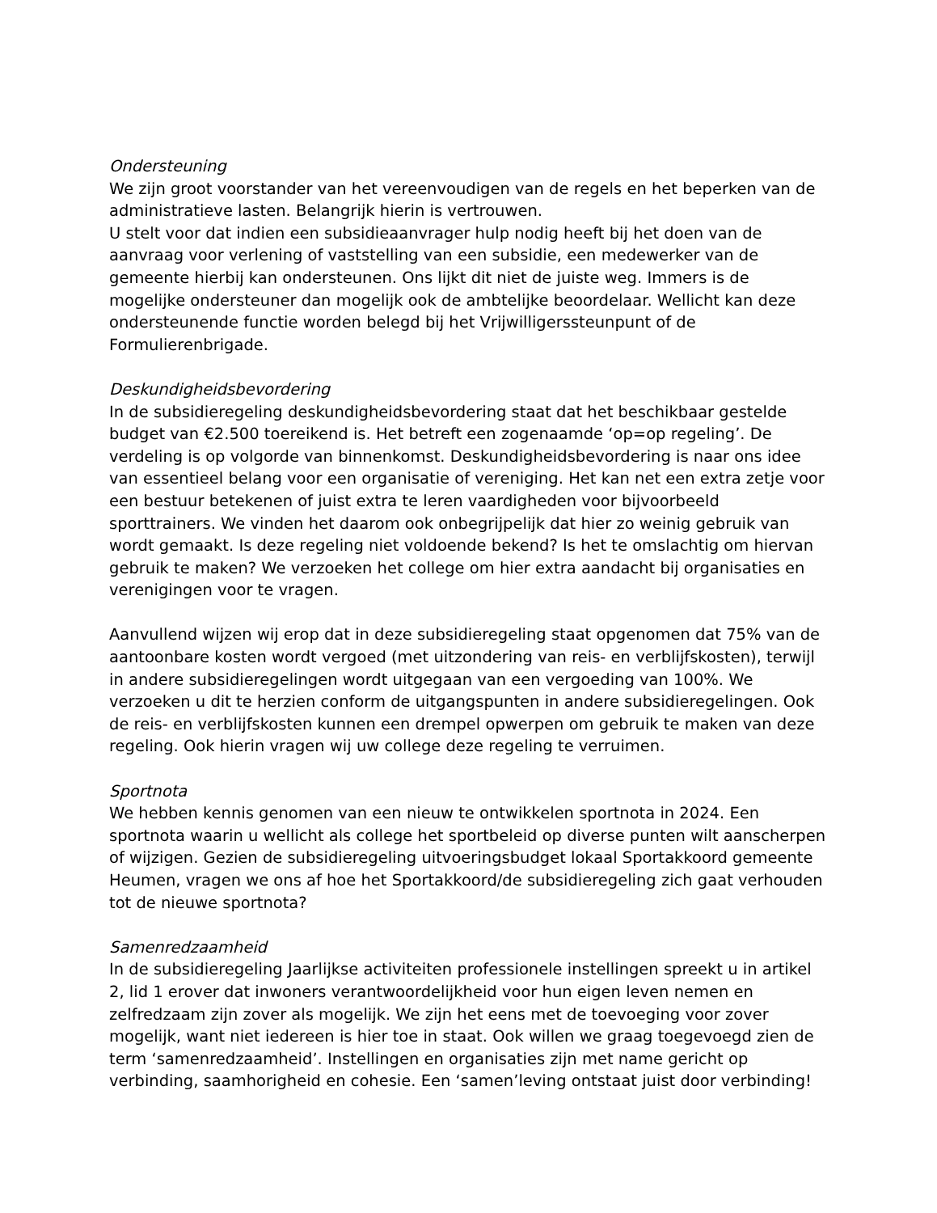Ondersteuning
We zijn groot voorstander van het vereenvoudigen van de regels en het beperken van de administratieve lasten. Belangrijk hierin is vertrouwen.
U stelt voor dat indien een subsidieaanvrager hulp nodig heeft bij het doen van de aanvraag voor verlening of vaststelling van een subsidie, een medewerker van de gemeente hierbij kan ondersteunen. Ons lijkt dit niet de juiste weg. Immers is de mogelijke ondersteuner dan mogelijk ook de ambtelijke beoordelaar. Wellicht kan deze ondersteunende functie worden belegd bij het Vrijwilligerssteunpunt of de Formulierenbrigade.
Deskundigheidsbevordering
In de subsidieregeling deskundigheidsbevordering staat dat het beschikbaar gestelde budget van €2.500 toereikend is. Het betreft een zogenaamde ‘op=op regeling’. De verdeling is op volgorde van binnenkomst. Deskundigheidsbevordering is naar ons idee van essentieel belang voor een organisatie of vereniging. Het kan net een extra zetje voor een bestuur betekenen of juist extra te leren vaardigheden voor bijvoorbeeld sporttrainers. We vinden het daarom ook onbegrijpelijk dat hier zo weinig gebruik van wordt gemaakt. Is deze regeling niet voldoende bekend? Is het te omslachtig om hiervan gebruik te maken? We verzoeken het college om hier extra aandacht bij organisaties en verenigingen voor te vragen.
Aanvullend wijzen wij erop dat in deze subsidieregeling staat opgenomen dat 75% van de aantoonbare kosten wordt vergoed (met uitzondering van reis- en verblijfskosten), terwijl in andere subsidieregelingen wordt uitgegaan van een vergoeding van 100%. We verzoeken u dit te herzien conform de uitgangspunten in andere subsidieregelingen. Ook de reis- en verblijfskosten kunnen een drempel opwerpen om gebruik te maken van deze regeling. Ook hierin vragen wij uw college deze regeling te verruimen.
Sportnota
We hebben kennis genomen van een nieuw te ontwikkelen sportnota in 2024. Een sportnota waarin u wellicht als college het sportbeleid op diverse punten wilt aanscherpen of wijzigen. Gezien de subsidieregeling uitvoeringsbudget lokaal Sportakkoord gemeente Heumen, vragen we ons af hoe het Sportakkoord/de subsidieregeling zich gaat verhouden tot de nieuwe sportnota?
Samenredzaamheid
In de subsidieregeling Jaarlijkse activiteiten professionele instellingen spreekt u in artikel 2, lid 1 erover dat inwoners verantwoordelijkheid voor hun eigen leven nemen en zelfredzaam zijn zover als mogelijk. We zijn het eens met de toevoeging voor zover mogelijk, want niet iedereen is hier toe in staat. Ook willen we graag toegevoegd zien de term ‘samenredzaamheid’. Instellingen en organisaties zijn met name gericht op verbinding, saamhorigheid en cohesie. Een ‘samen’leving ontstaat juist door verbinding!